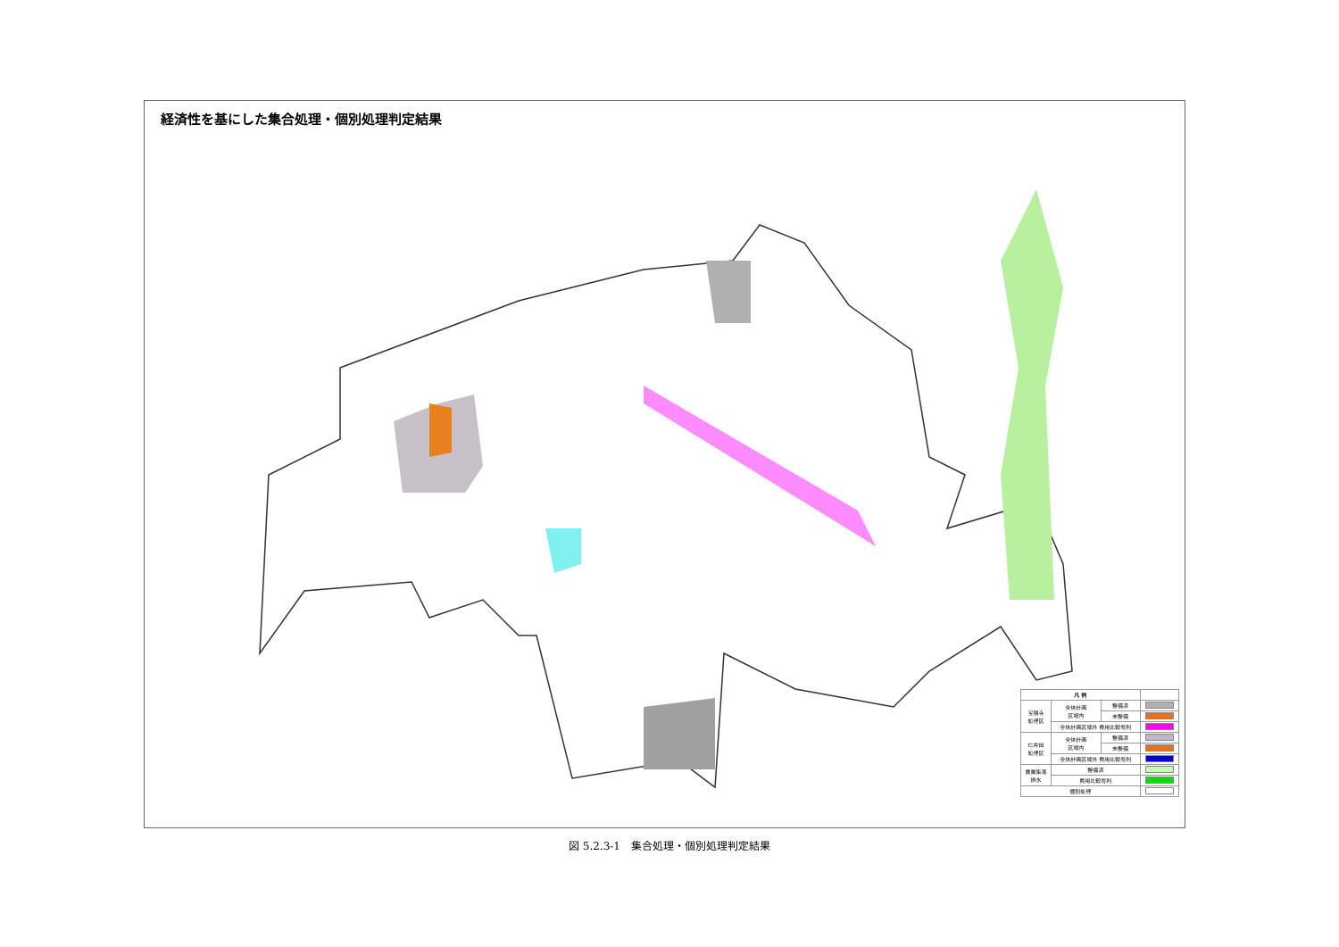経済性を基にした集合処理・個別処理判定結果
| 凡 例 | | | |
| --- | --- | --- | --- |
| 宝積寺 処理区 | 全体計画 区域内 | 整備済 | |
| | | 未整備 | |
| | 全体計画区域外 費用比較有利 | | |
| 仁井田 処理区 | 全体計画 区域内 | 整備済 | |
| | | 未整備 | |
| | 全体計画区域外 費用比較有利 | | |
| 農業集落 排水 | 整備済 | | |
| | 費用比較有利 | | |
| 個別処理 | | | |
図 5.2.3-1　集合処理・個別処理判定結果